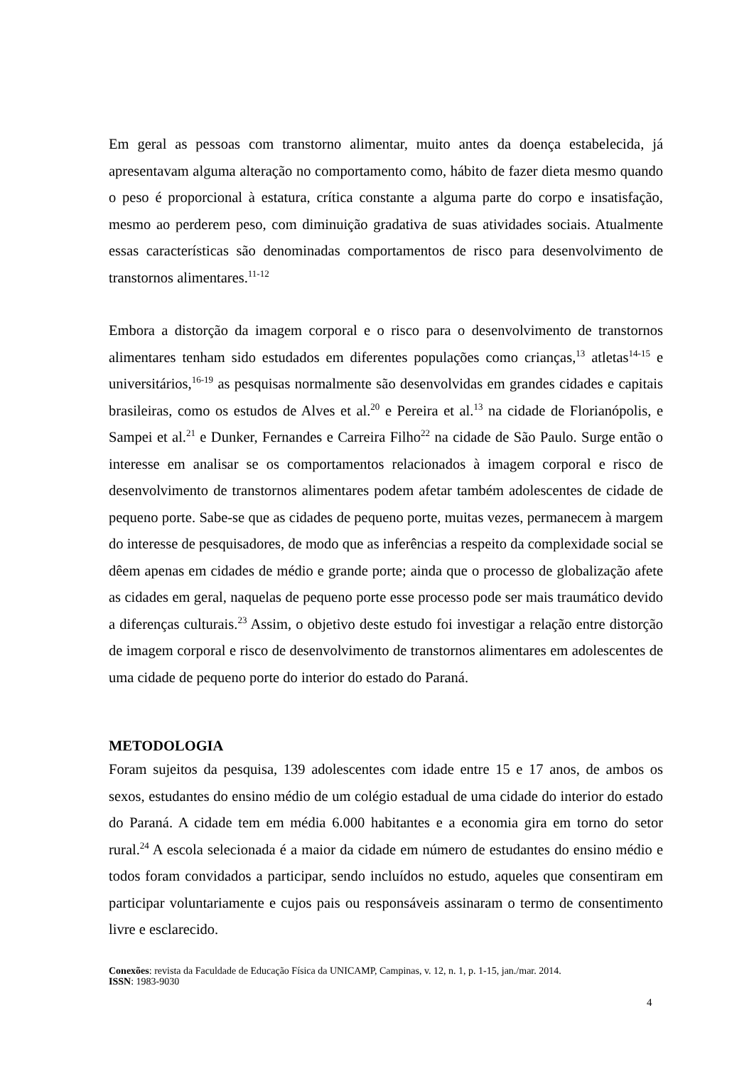Em geral as pessoas com transtorno alimentar, muito antes da doença estabelecida, já apresentavam alguma alteração no comportamento como, hábito de fazer dieta mesmo quando o peso é proporcional à estatura, crítica constante a alguma parte do corpo e insatisfação, mesmo ao perderem peso, com diminuição gradativa de suas atividades sociais. Atualmente essas características são denominadas comportamentos de risco para desenvolvimento de transtornos alimentares.<sup>11-12</sup>
Embora a distorção da imagem corporal e o risco para o desenvolvimento de transtornos alimentares tenham sido estudados em diferentes populações como crianças,<sup>13</sup> atletas<sup>14-15</sup> e universitários,<sup>16-19</sup> as pesquisas normalmente são desenvolvidas em grandes cidades e capitais brasileiras, como os estudos de Alves et al.<sup>20</sup> e Pereira et al.<sup>13</sup> na cidade de Florianópolis, e Sampei et al.<sup>21</sup> e Dunker, Fernandes e Carreira Filho<sup>22</sup> na cidade de São Paulo. Surge então o interesse em analisar se os comportamentos relacionados à imagem corporal e risco de desenvolvimento de transtornos alimentares podem afetar também adolescentes de cidade de pequeno porte. Sabe-se que as cidades de pequeno porte, muitas vezes, permanecem à margem do interesse de pesquisadores, de modo que as inferências a respeito da complexidade social se dêem apenas em cidades de médio e grande porte; ainda que o processo de globalização afete as cidades em geral, naquelas de pequeno porte esse processo pode ser mais traumático devido a diferenças culturais.<sup>23</sup> Assim, o objetivo deste estudo foi investigar a relação entre distorção de imagem corporal e risco de desenvolvimento de transtornos alimentares em adolescentes de uma cidade de pequeno porte do interior do estado do Paraná.
METODOLOGIA
Foram sujeitos da pesquisa, 139 adolescentes com idade entre 15 e 17 anos, de ambos os sexos, estudantes do ensino médio de um colégio estadual de uma cidade do interior do estado do Paraná. A cidade tem em média 6.000 habitantes e a economia gira em torno do setor rural.<sup>24</sup> A escola selecionada é a maior da cidade em número de estudantes do ensino médio e todos foram convidados a participar, sendo incluídos no estudo, aqueles que consentiram em participar voluntariamente e cujos pais ou responsáveis assinaram o termo de consentimento livre e esclarecido.
Conexões: revista da Faculdade de Educação Física da UNICAMP, Campinas, v. 12, n. 1, p. 1-15, jan./mar. 2014.
ISSN: 1983-9030
4